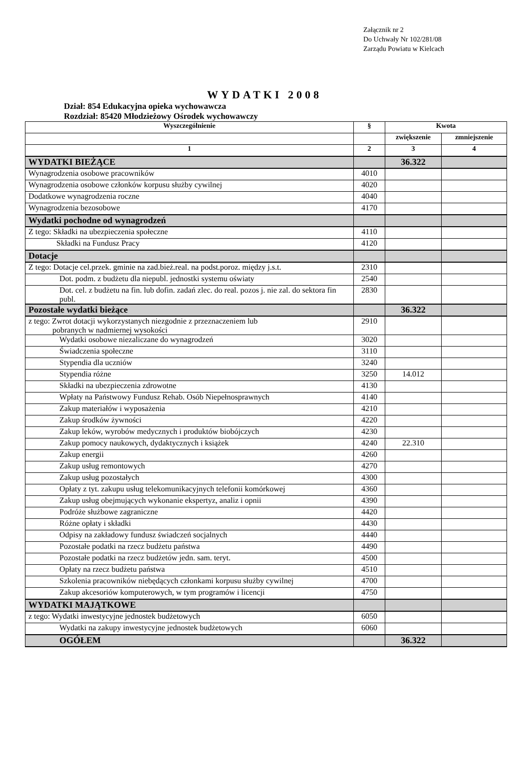Załącznik nr 2
Do Uchwały Nr 102/281/08
Zarządu Powiatu w Kielcach
WYDATKI 2008
Dział: 854 Edukacyjna opieka wychowawcza
Rozdział: 85420 Młodzieżowy Ośrodek wychowawczy
| Wyszczególnienie | § | Kwota | |
| --- | --- | --- | --- |
| | | zwiększenie | zmniejszenie |
| 1 | 2 | 3 | 4 |
| WYDATKI BIEŻĄCE | | 36.322 | |
| Wynagrodzenia osobowe pracowników | 4010 | | |
| Wynagrodzenia osobowe członków korpusu służby cywilnej | 4020 | | |
| Dodatkowe wynagrodzenia roczne | 4040 | | |
| Wynagrodzenia bezosobowe | 4170 | | |
| Wydatki pochodne od wynagrodzeń | | | |
| Z tego: Składki na ubezpieczenia społeczne | 4110 | | |
| Składki na Fundusz Pracy | 4120 | | |
| Dotacje | | | |
| Z tego: Dotacje cel.przek. gminie na zad.bież.real. na podst.poroz. między j.s.t. | 2310 | | |
| Dot. podm. z budżetu dla niepubl. jednostki systemu oświaty | 2540 | | |
| Dot. cel. z budżetu na fin. lub dofin. zadań zlec. do real. pozos j. nie zal. do sektora fin publ. | 2830 | | |
| Pozostałe wydatki bieżące | | 36.322 | |
| z tego: Zwrot dotacji wykorzystanych niezgodnie z przeznaczeniem lub pobranych w nadmiernej wysokości | 2910 | | |
| Wydatki osobowe niezaliczane do wynagrodzeń | 3020 | | |
| Świadczenia społeczne | 3110 | | |
| Stypendia dla uczniów | 3240 | | |
| Stypendia różne | 3250 | 14.012 | |
| Składki na ubezpieczenia zdrowotne | 4130 | | |
| Wpłaty na Państwowy Fundusz Rehab. Osób Niepełnosprawnych | 4140 | | |
| Zakup materiałów i wyposażenia | 4210 | | |
| Zakup środków żywności | 4220 | | |
| Zakup leków, wyrobów medycznych i produktów biobójczych | 4230 | | |
| Zakup pomocy naukowych, dydaktycznych i książek | 4240 | 22.310 | |
| Zakup energii | 4260 | | |
| Zakup usług remontowych | 4270 | | |
| Zakup usług pozostałych | 4300 | | |
| Opłaty z tyt. zakupu usług telekomunikacyjnych telefonii komórkowej | 4360 | | |
| Zakup usług obejmujących wykonanie ekspertyz, analiz i opnii | 4390 | | |
| Podróże służbowe zagraniczne | 4420 | | |
| Różne opłaty i składki | 4430 | | |
| Odpisy na zakładowy fundusz świadczeń socjalnych | 4440 | | |
| Pozostałe podatki na rzecz budżetu państwa | 4490 | | |
| Pozostałe podatki na rzecz budżetów jedn. sam. teryt. | 4500 | | |
| Opłaty na rzecz budżetu państwa | 4510 | | |
| Szkolenia pracowników niebędących członkami korpusu służby cywilnej | 4700 | | |
| Zakup akcesoriów komputerowych, w tym programów i licencji | 4750 | | |
| WYDATKI MAJĄTKOWE | | | |
| z tego: Wydatki inwestycyjne jednostek budżetowych | 6050 | | |
| Wydatki na zakupy inwestycyjne jednostek budżetowych | 6060 | | |
| OGÓŁEM | | 36.322 | |